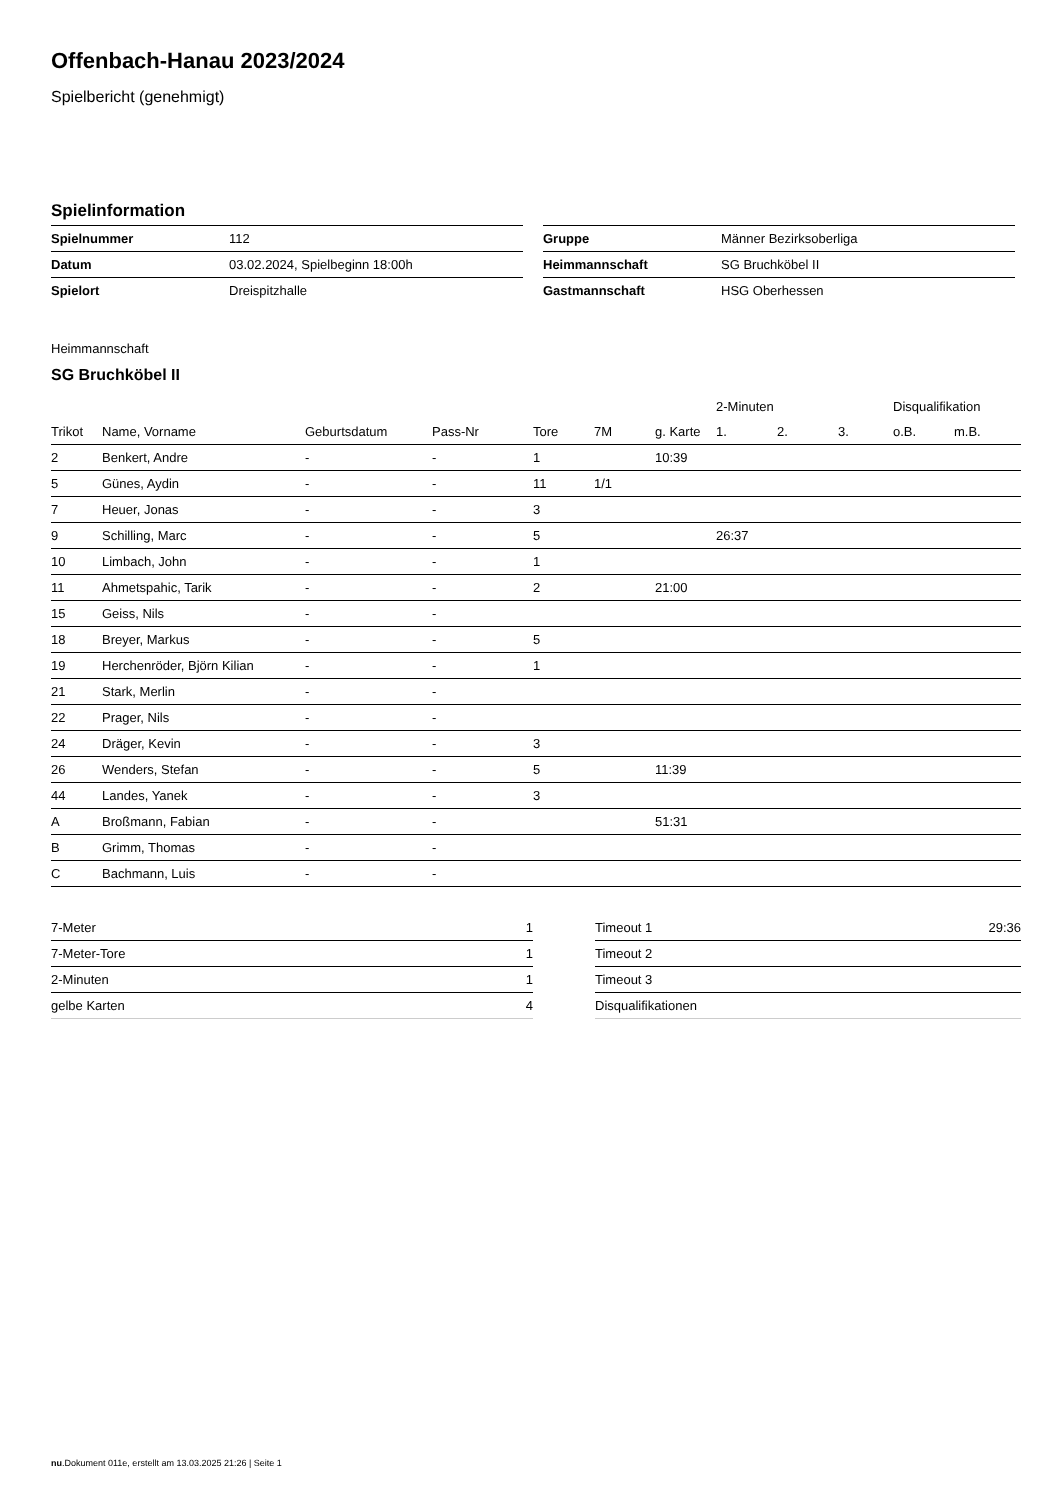Offenbach-Hanau 2023/2024
Spielbericht (genehmigt)
Spielinformation
| Spielnummer | 112 |
| Datum | 03.02.2024, Spielbeginn 18:00h |
| Spielort | Dreispitzhalle |
| Gruppe | Männer Bezirksoberliga |
| Heimmannschaft | SG Bruchköbel II |
| Gastmannschaft | HSG Oberhessen |
Heimmannschaft
SG Bruchköbel II
| | | | | | | | 2-Minuten | | | Disqualifikation | |
| --- | --- | --- | --- | --- | --- | --- | --- | --- | --- | --- | --- |
| Trikot | Name, Vorname | Geburtsdatum | Pass-Nr | Tore | 7M | g. Karte | 1. | 2. | 3. | o.B. | m.B. |
| 2 | Benkert, Andre | - | - | 1 | | 10:39 | | | | | |
| 5 | Günes, Aydin | - | - | 11 | 1/1 | | | | | | |
| 7 | Heuer, Jonas | - | - | 3 | | | | | | | |
| 9 | Schilling, Marc | - | - | 5 | | | 26:37 | | | | |
| 10 | Limbach, John | - | - | 1 | | | | | | | |
| 11 | Ahmetspahic, Tarik | - | - | 2 | | 21:00 | | | | | |
| 15 | Geiss, Nils | - | - | | | | | | | | |
| 18 | Breyer, Markus | - | - | 5 | | | | | | | |
| 19 | Herchenröder, Björn Kilian | - | - | 1 | | | | | | | |
| 21 | Stark, Merlin | - | - | | | | | | | | |
| 22 | Prager, Nils | - | - | | | | | | | | |
| 24 | Dräger, Kevin | - | - | 3 | | | | | | | |
| 26 | Wenders, Stefan | - | - | 5 | | 11:39 | | | | | |
| 44 | Landes, Yanek | - | - | 3 | | | | | | | |
| A | Broßmann, Fabian | - | - | | | 51:31 | | | | | |
| B | Grimm, Thomas | - | - | | | | | | | | |
| C | Bachmann, Luis | - | - | | | | | | | | |
| 7-Meter | 1 |
| 7-Meter-Tore | 1 |
| 2-Minuten | 1 |
| gelbe Karten | 4 |
| Timeout 1 | 29:36 |
| Timeout 2 | |
| Timeout 3 | |
| Disqualifikationen | |
nu.Dokument 011e, erstellt am 13.03.2025 21:26 | Seite 1